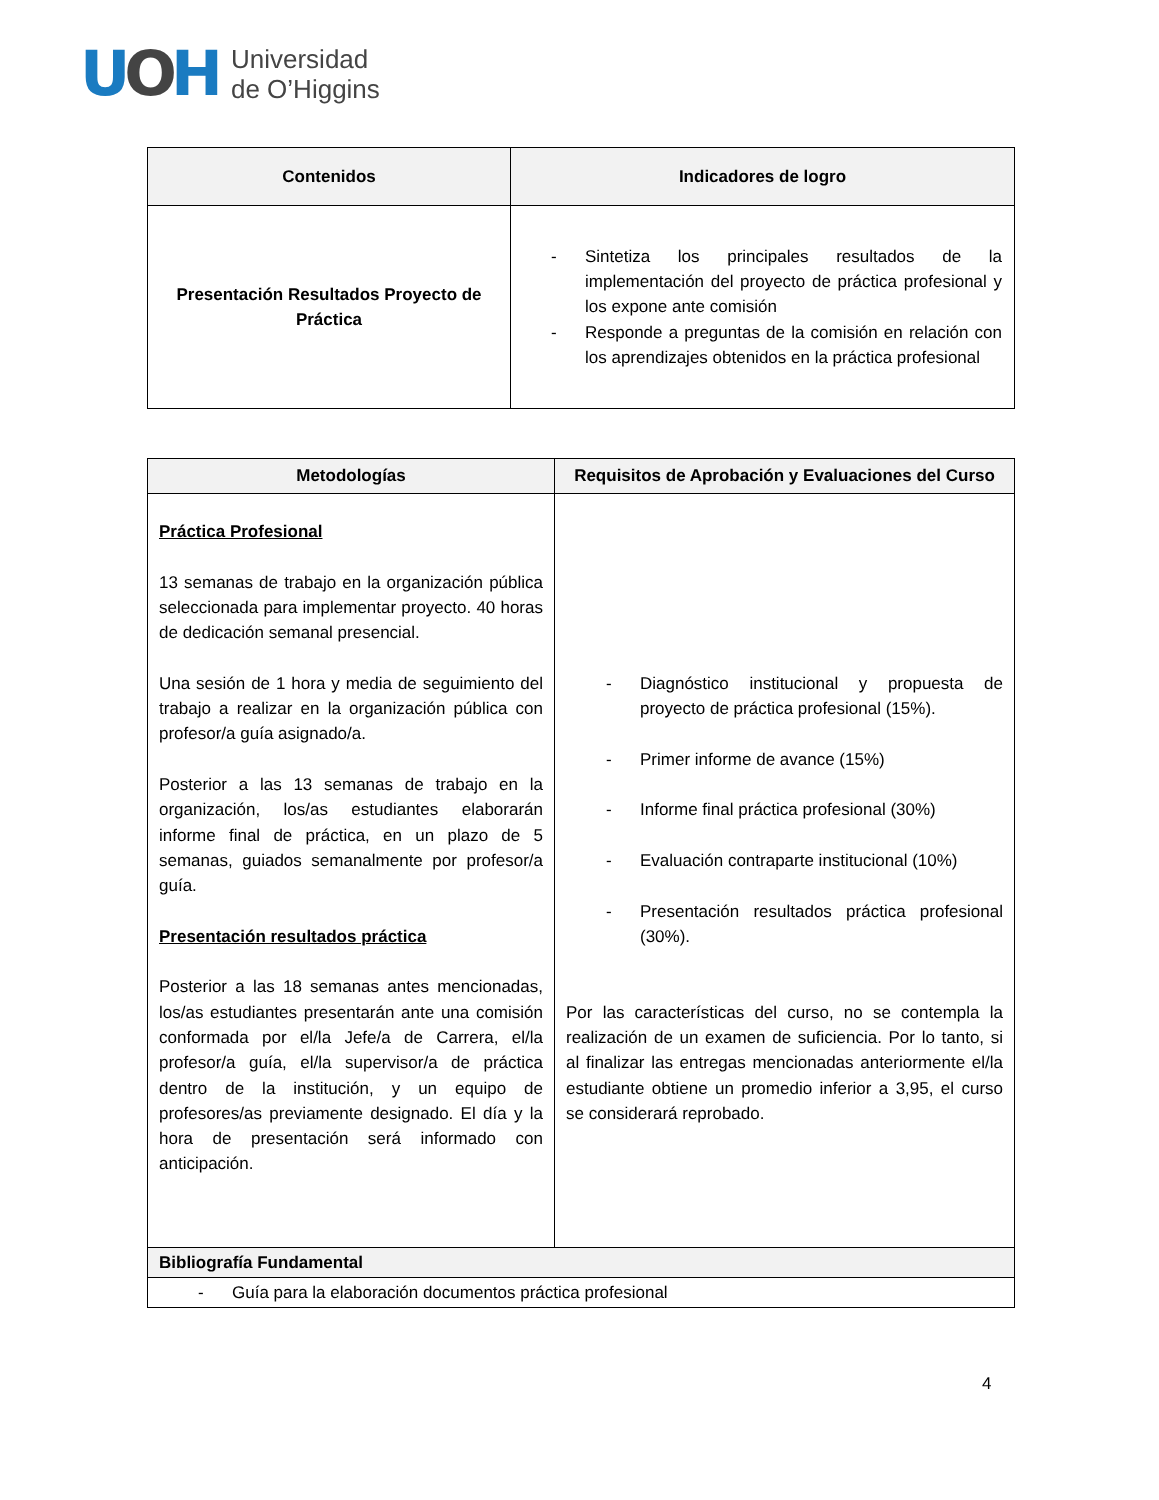UOH
Universidad
de O’Higgins
| Contenidos | Indicadores de logro |
| --- | --- |
| Presentación Resultados Proyecto de Práctica | - Sintetiza los principales resultados de la implementación del proyecto de práctica profesional y los expone ante comisión - Responde a preguntas de la comisión en relación con los aprendizajes obtenidos en la práctica profesional |
| Metodologías | Requisitos de Aprobación y Evaluaciones del Curso |
| --- | --- |
| Práctica Profesional 13 semanas de trabajo en la organización pública seleccionada para implementar proyecto. 40 horas de dedicación semanal presencial. Una sesión de 1 hora y media de seguimiento del trabajo a realizar en la organización pública con profesor/a guía asignado/a. Posterior a las 13 semanas de trabajo en la organización, los/as estudiantes elaborarán informe final de práctica, en un plazo de 5 semanas, guiados semanalmente por profesor/a guía. Presentación resultados práctica Posterior a las 18 semanas antes mencionadas, los/as estudiantes presentarán ante una comisión conformada por el/la Jefe/a de Carrera, el/la profesor/a guía, el/la supervisor/a de práctica dentro de la institución, y un equipo de profesores/as previamente designado. El día y la hora de presentación será informado con anticipación. | - Diagnóstico institucional y propuesta de proyecto de práctica profesional (15%). - Primer informe de avance (15%) - Informe final práctica profesional (30%) - Evaluación contraparte institucional (10%) - Presentación resultados práctica profesional (30%). Por las características del curso, no se contempla la realización de un examen de suficiencia. Por lo tanto, si al finalizar las entregas mencionadas anteriormente el/la estudiante obtiene un promedio inferior a 3,95, el curso se considerará reprobado. |
| Bibliografía Fundamental | |
| - Guía para la elaboración documentos práctica profesional | |
4